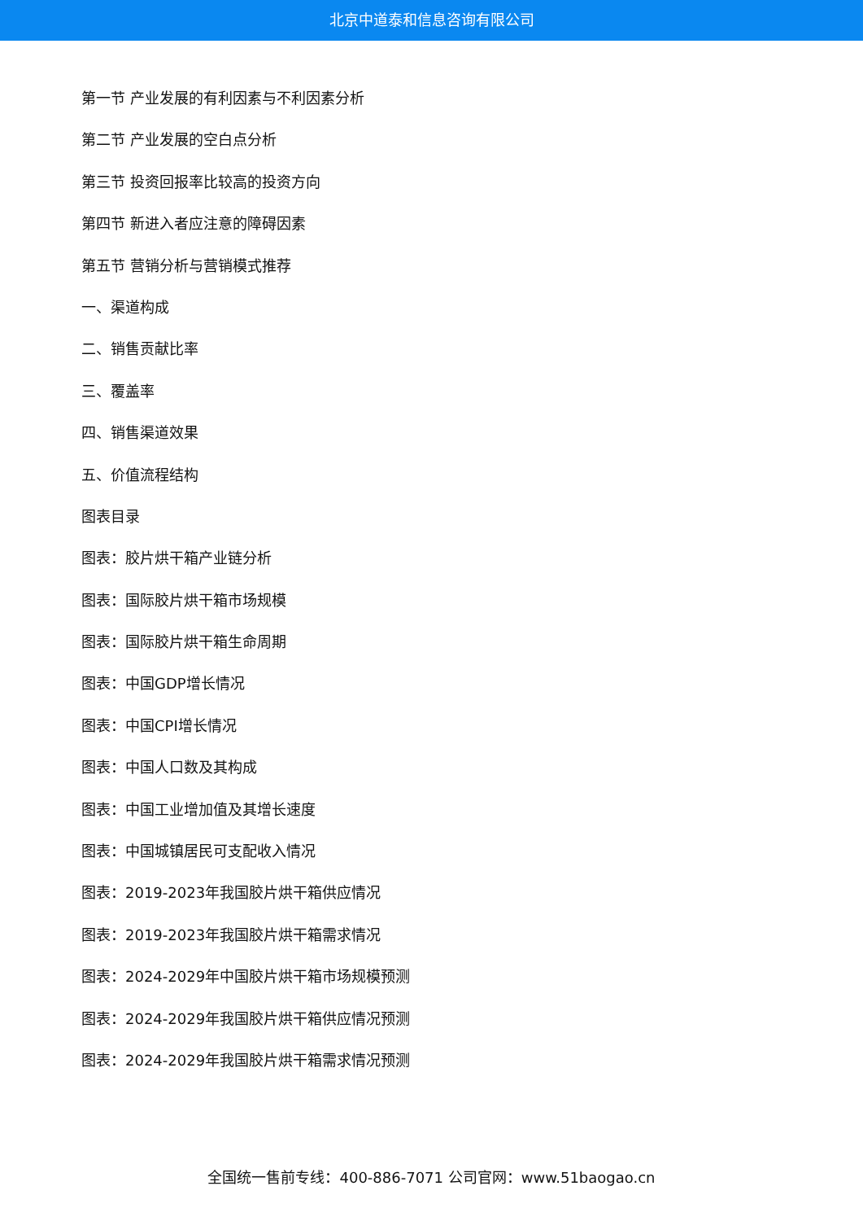北京中道泰和信息咨询有限公司
第一节 产业发展的有利因素与不利因素分析
第二节 产业发展的空白点分析
第三节 投资回报率比较高的投资方向
第四节 新进入者应注意的障碍因素
第五节 营销分析与营销模式推荐
一、渠道构成
二、销售贡献比率
三、覆盖率
四、销售渠道效果
五、价值流程结构
图表目录
图表：胶片烘干箱产业链分析
图表：国际胶片烘干箱市场规模
图表：国际胶片烘干箱生命周期
图表：中国GDP增长情况
图表：中国CPI增长情况
图表：中国人口数及其构成
图表：中国工业增加值及其增长速度
图表：中国城镇居民可支配收入情况
图表：2019-2023年我国胶片烘干箱供应情况
图表：2019-2023年我国胶片烘干箱需求情况
图表：2024-2029年中国胶片烘干箱市场规模预测
图表：2024-2029年我国胶片烘干箱供应情况预测
图表：2024-2029年我国胶片烘干箱需求情况预测
全国统一售前专线：400-886-7071 公司官网：www.51baogao.cn